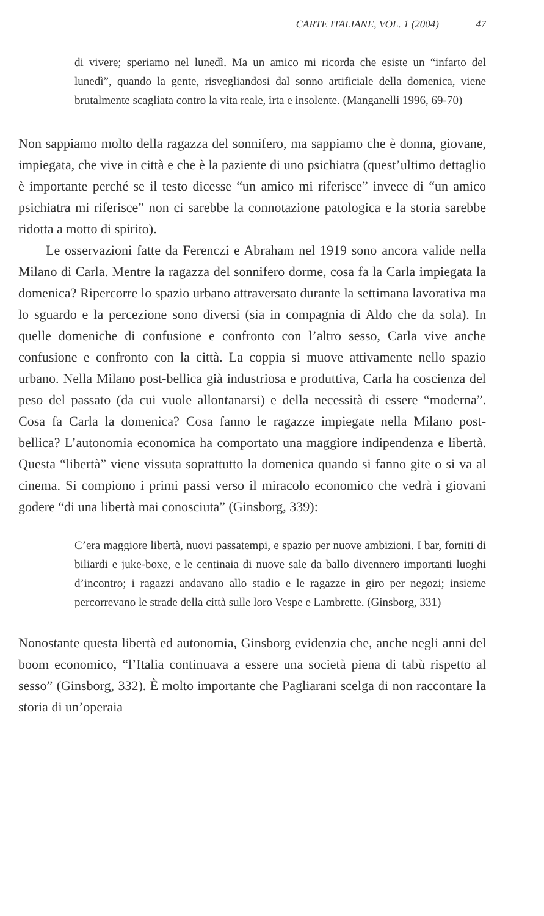CARTE ITALIANE, VOL. 1 (2004) 47
di vivere; speriamo nel lunedì. Ma un amico mi ricorda che esiste un “infarto del lunedì”, quando la gente, risvegliandosi dal sonno artificiale della domenica, viene brutalmente scagliata contro la vita reale, irta e insolente. (Manganelli 1996, 69-70)
Non sappiamo molto della ragazza del sonnifero, ma sappiamo che è donna, giovane, impiegata, che vive in città e che è la paziente di uno psichiatra (quest’ultimo dettaglio è importante perché se il testo dicesse “un amico mi riferisce” invece di “un amico psichiatra mi riferisce” non ci sarebbe la connotazione patologica e la storia sarebbe ridotta a motto di spirito).
Le osservazioni fatte da Ferenczi e Abraham nel 1919 sono ancora valide nella Milano di Carla. Mentre la ragazza del sonnifero dorme, cosa fa la Carla impiegata la domenica? Ripercorre lo spazio urbano attraversato durante la settimana lavorativa ma lo sguardo e la percezione sono diversi (sia in compagnia di Aldo che da sola). In quelle domeniche di confusione e confronto con l’altro sesso, Carla vive anche confusione e confronto con la città. La coppia si muove attivamente nello spazio urbano. Nella Milano post-bellica già industriosa e produttiva, Carla ha coscienza del peso del passato (da cui vuole allontanarsi) e della necessità di essere “moderna”. Cosa fa Carla la domenica? Cosa fanno le ragazze impiegate nella Milano post-bellica? L’autonomia economica ha comportato una maggiore indipendenza e libertà. Questa “libertà” viene vissuta soprattutto la domenica quando si fanno gite o si va al cinema. Si compiono i primi passi verso il miracolo economico che vedrà i giovani godere “di una libertà mai conosciuta” (Ginsborg, 339):
C’era maggiore libertà, nuovi passatempi, e spazio per nuove ambizioni. I bar, forniti di biliardi e juke-boxe, e le centinaia di nuove sale da ballo divennero importanti luoghi d’incontro; i ragazzi andavano allo stadio e le ragazze in giro per negozi; insieme percorrevano le strade della città sulle loro Vespe e Lambrette. (Ginsborg, 331)
Nonostante questa libertà ed autonomia, Ginsborg evidenzia che, anche negli anni del boom economico, “l’Italia continuava a essere una società piena di tabù rispetto al sesso” (Ginsborg, 332). È molto importante che Pagliarani scelga di non raccontare la storia di un’operaia